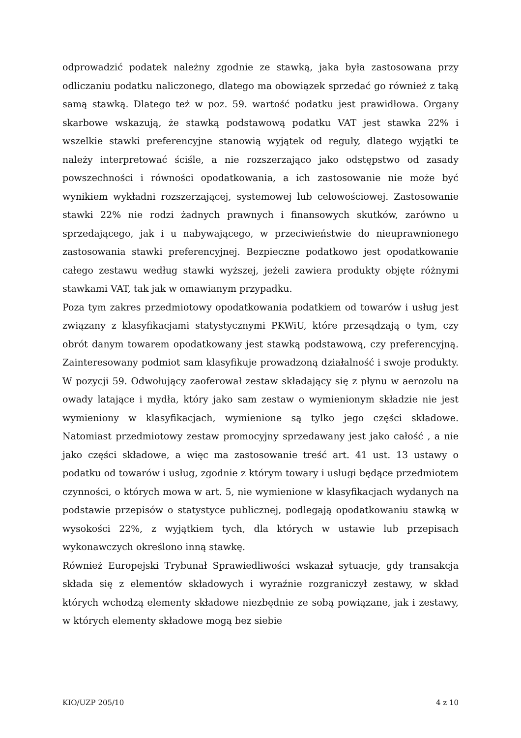odprowadzić podatek należny zgodnie ze stawką, jaka była zastosowana przy odliczaniu podatku naliczonego, dlatego ma obowiązek sprzedać go również z taką samą stawką. Dlatego też w poz. 59. wartość podatku jest prawidłowa. Organy skarbowe wskazują, że stawką podstawową podatku VAT jest stawka 22% i wszelkie stawki preferencyjne stanowią wyjątek od reguły, dlatego wyjątki te należy interpretować ściśle, a nie rozszerzająco jako odstępstwo od zasady powszechności i równości opodatkowania, a ich zastosowanie nie może być wynikiem wykładni rozszerzającej, systemowej lub celowościowej. Zastosowanie stawki 22% nie rodzi żadnych prawnych i finansowych skutków, zarówno u sprzedającego, jak i u nabywającego, w przeciwieństwie do nieuprawnionego zastosowania stawki preferencyjnej. Bezpieczne podatkowo jest opodatkowanie całego zestawu według stawki wyższej, jeżeli zawiera produkty objęte różnymi stawkami VAT, tak jak w omawianym przypadku.
Poza tym zakres przedmiotowy opodatkowania podatkiem od towarów i usług jest związany z klasyfikacjami statystycznymi PKWiU, które przesądzają o tym, czy obrót danym towarem opodatkowany jest stawką podstawową, czy preferencyjną. Zainteresowany podmiot sam klasyfikuje prowadzoną działalność i swoje produkty. W pozycji 59. Odwołujący zaoferował zestaw składający się z płynu w aerozolu na owady latające i mydła, który jako sam zestaw o wymienionym składzie nie jest wymieniony w klasyfikacjach, wymienione są tylko jego części składowe. Natomiast przedmiotowy zestaw promocyjny sprzedawany jest jako całość , a nie jako części składowe, a więc ma zastosowanie treść art. 41 ust. 13 ustawy o podatku od towarów i usług, zgodnie z którym towary i usługi będące przedmiotem czynności, o których mowa w art. 5, nie wymienione w klasyfikacjach wydanych na podstawie przepisów o statystyce publicznej, podlegają opodatkowaniu stawką w wysokości 22%, z wyjątkiem tych, dla których w ustawie lub przepisach wykonawczych określono inną stawkę.
Również Europejski Trybunał Sprawiedliwości wskazał sytuacje, gdy transakcja składa się z elementów składowych i wyraźnie rozgraniczył zestawy, w skład których wchodzą elementy składowe niezbędnie ze sobą powiązane, jak i zestawy, w których elementy składowe mogą bez siebie
KIO/UZP 205/10 4 z 10